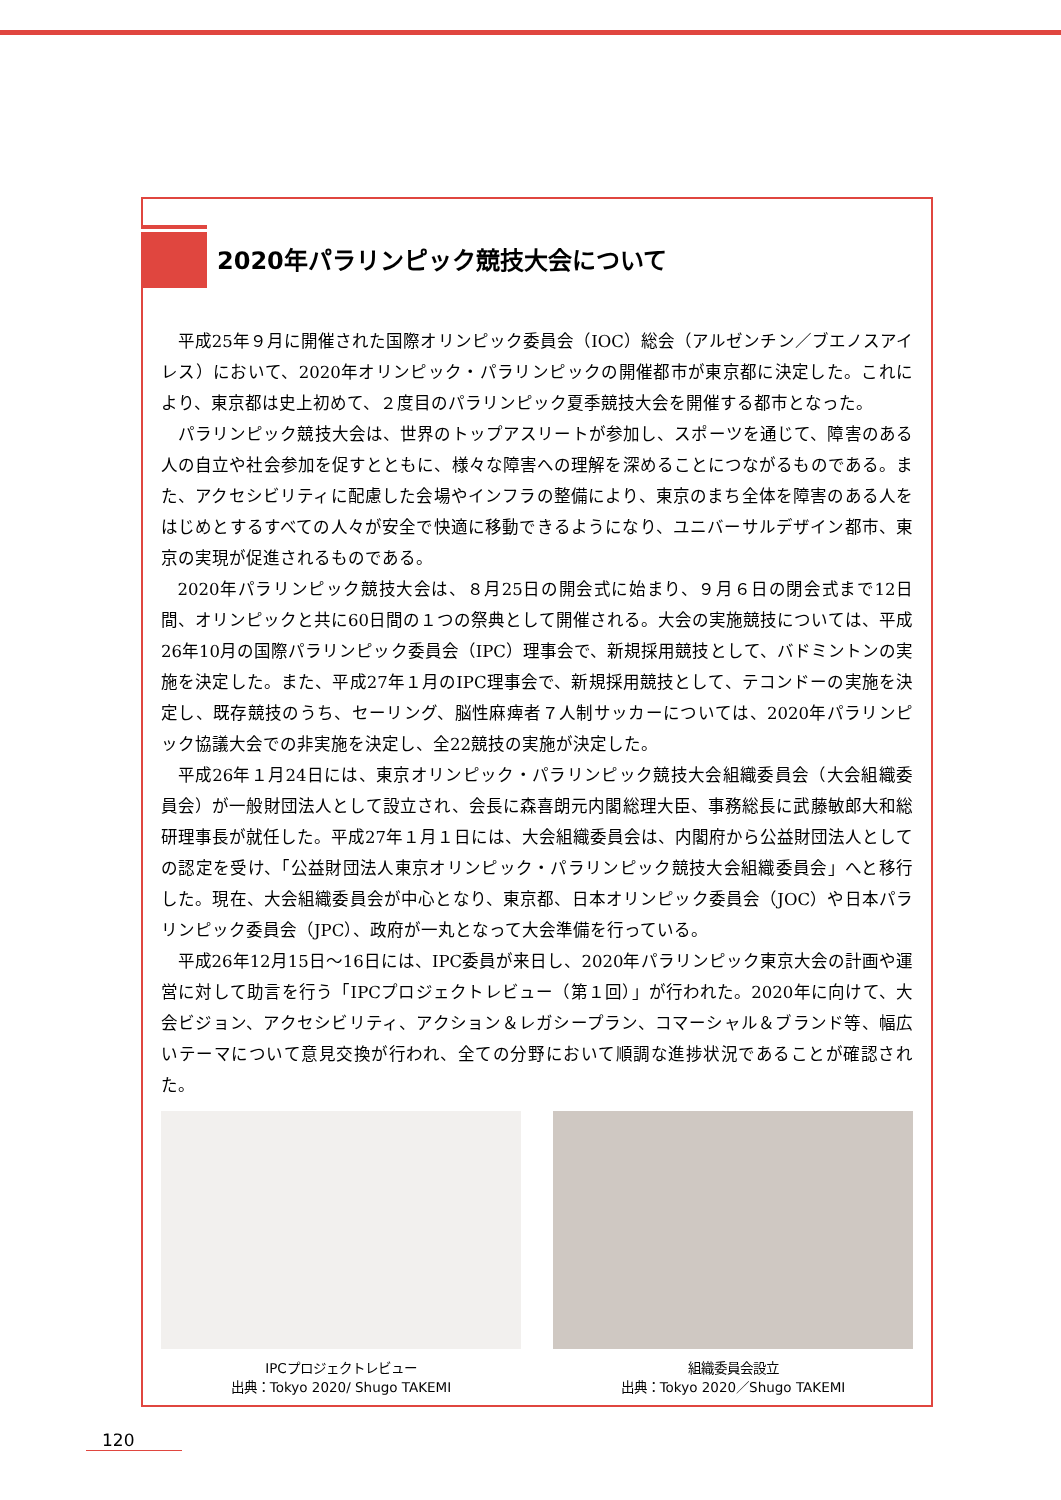2020年パラリンピック競技大会について
平成25年９月に開催された国際オリンピック委員会（IOC）総会（アルゼンチン／ブエノスアイレス）において、2020年オリンピック・パラリンピックの開催都市が東京都に決定した。これにより、東京都は史上初めて、２度目のパラリンピック夏季競技大会を開催する都市となった。
パラリンピック競技大会は、世界のトップアスリートが参加し、スポーツを通じて、障害のある人の自立や社会参加を促すとともに、様々な障害への理解を深めることにつながるものである。また、アクセシビリティに配慮した会場やインフラの整備により、東京のまち全体を障害のある人をはじめとするすべての人々が安全で快適に移動できるようになり、ユニバーサルデザイン都市、東京の実現が促進されるものである。
2020年パラリンピック競技大会は、８月25日の開会式に始まり、９月６日の閉会式まで12日間、オリンピックと共に60日間の１つの祭典として開催される。大会の実施競技については、平成26年10月の国際パラリンピック委員会（IPC）理事会で、新規採用競技として、バドミントンの実施を決定した。また、平成27年１月のIPC理事会で、新規採用競技として、テコンドーの実施を決定し、既存競技のうち、セーリング、脳性麻痺者７人制サッカーについては、2020年パラリンピック協議大会での非実施を決定し、全22競技の実施が決定した。
平成26年１月24日には、東京オリンピック・パラリンピック競技大会組織委員会（大会組織委員会）が一般財団法人として設立され、会長に森喜朗元内閣総理大臣、事務総長に武藤敏郎大和総研理事長が就任した。平成27年１月１日には、大会組織委員会は、内閣府から公益財団法人としての認定を受け、「公益財団法人東京オリンピック・パラリンピック競技大会組織委員会」へと移行した。現在、大会組織委員会が中心となり、東京都、日本オリンピック委員会（JOC）や日本パラリンピック委員会（JPC）、政府が一丸となって大会準備を行っている。
平成26年12月15日～16日には、IPC委員が来日し、2020年パラリンピック東京大会の計画や運営に対して助言を行う「IPCプロジェクトレビュー（第１回）」が行われた。2020年に向けて、大会ビジョン、アクセシビリティ、アクション＆レガシープラン、コマーシャル＆ブランド等、幅広いテーマについて意見交換が行われ、全ての分野において順調な進捗状況であることが確認された。
IPCプロジェクトレビュー
出典：Tokyo 2020/ Shugo TAKEMI
組織委員会設立
出典：Tokyo 2020／Shugo TAKEMI
120